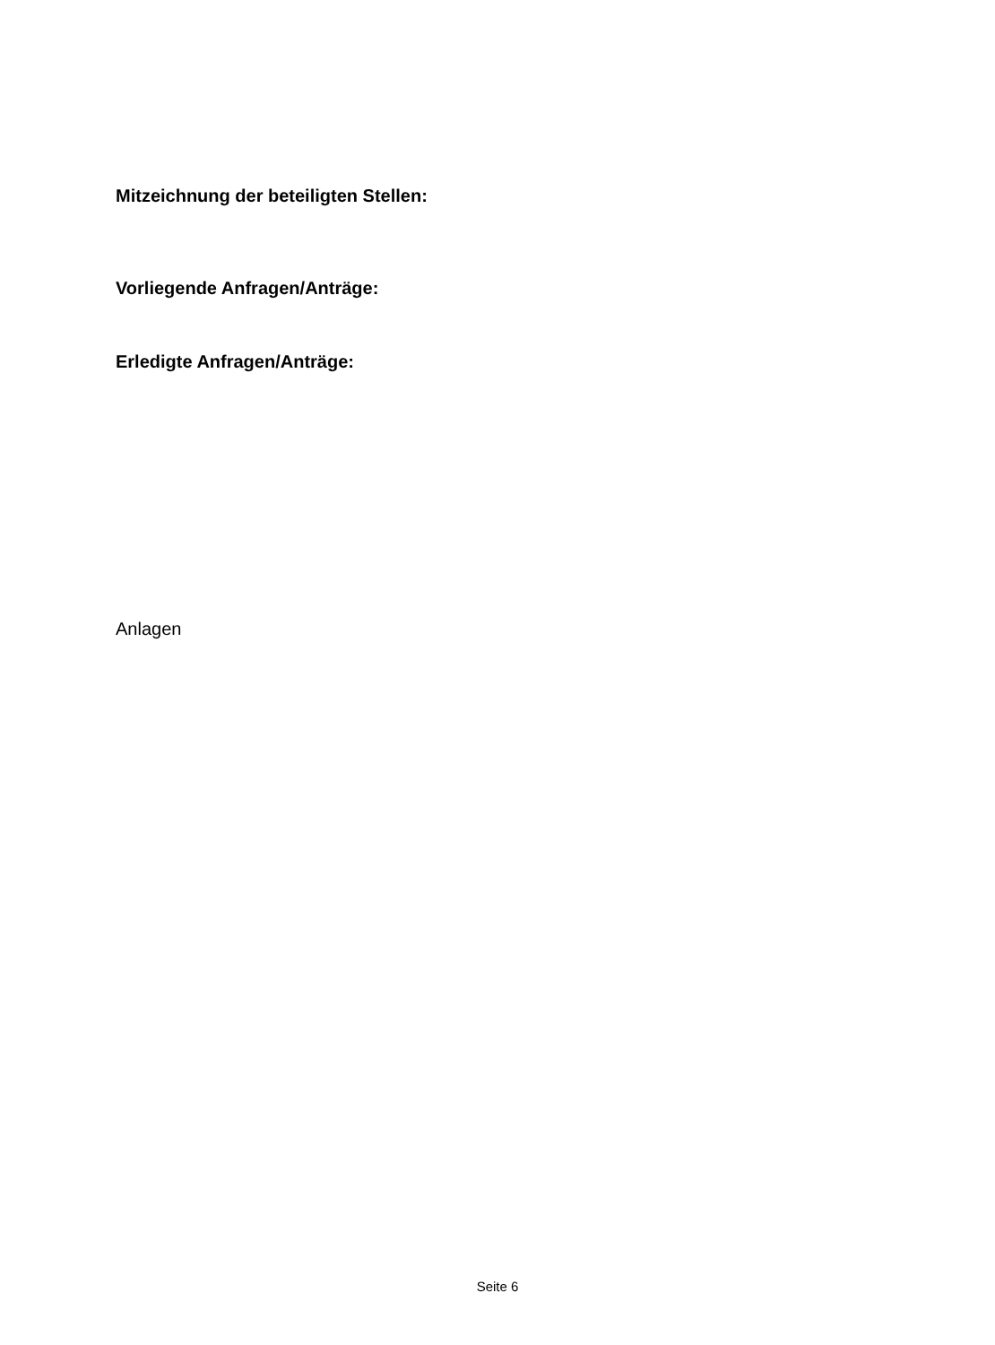Mitzeichnung der beteiligten Stellen:
Vorliegende Anfragen/Anträge:
Erledigte Anfragen/Anträge:
Anlagen
Seite 6